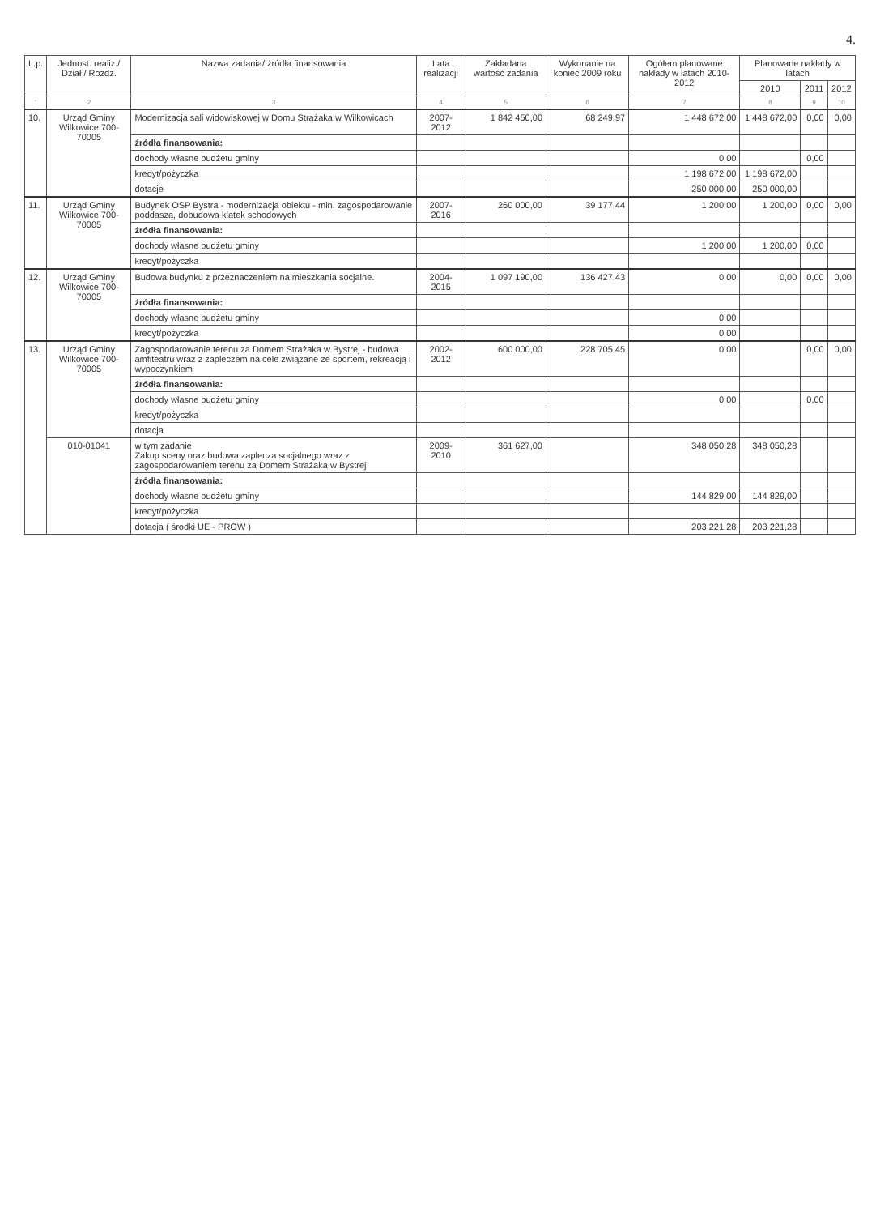4.
| L.p. | Jednost. realiz./ Dział / Rozdz. | Nazwa zadania/ źródła finansowania | Lata realizacji | Zakładana wartość zadania | Wykonanie na koniec 2009 roku | Ogółem planowane nakłady w latach 2010-2012 | Planowane nakłady w latach | | |
| --- | --- | --- | --- | --- | --- | --- | --- | --- | --- |
| | | | | | | | 2010 | 2011 | 2012 |
| 1 | 2 | 3 | 4 | 5 | 6 | 7 | 8 | 9 | 10 |
| 10. | Urząd Gminy Wilkowice 700-70005 | Modernizacja sali widowiskowej w Domu Strażaka w Wilkowicach | 2007-2012 | 1 842 450,00 | 68 249,97 | 1 448 672,00 | 1 448 672,00 | 0,00 | 0,00 |
| | | źródła finansowania: | | | | | | | |
| | | dochody własne budżetu gminy | | | | 0,00 | | 0,00 | |
| | | kredyt/pożyczka | | | | 1 198 672,00 | 1 198 672,00 | | |
| | | dotacje | | | | 250 000,00 | 250 000,00 | | |
| 11. | Urząd Gminy Wilkowice 700-70005 | Budynek OSP Bystra - modernizacja obiektu - min. zagospodarowanie poddasza, dobudowa klatek schodowych | 2007-2016 | 260 000,00 | 39 177,44 | 1 200,00 | 1 200,00 | 0,00 | 0,00 |
| | | źródła finansowania: | | | | | | | |
| | | dochody własne budżetu gminy | | | | 1 200,00 | 1 200,00 | 0,00 | |
| | | kredyt/pożyczka | | | | | | | |
| 12. | Urząd Gminy Wilkowice 700-70005 | Budowa budynku z przeznaczeniem na mieszkania socjalne. | 2004-2015 | 1 097 190,00 | 136 427,43 | 0,00 | 0,00 | 0,00 | 0,00 |
| | | źródła finansowania: | | | | | | | |
| | | dochody własne budżetu gminy | | | | 0,00 | | | |
| | | kredyt/pożyczka | | | | 0,00 | | | |
| 13. | Urząd Gminy Wilkowice 700-70005 | Zagospodarowanie terenu za Domem Strażaka w Bystrej - budowa amfiteatru wraz z zapleczem na cele związane ze sportem, rekreacją i wypoczynkiem | 2002-2012 | 600 000,00 | 228 705,45 | 0,00 | | 0,00 | 0,00 |
| | | źródła finansowania: | | | | | | | |
| | | dochody własne budżetu gminy | | | | 0,00 | | 0,00 | |
| | | kredyt/pożyczka | | | | | | | |
| | | dotacja | | | | | | | |
| | 010-01041 | w tym zadanie Zakup sceny oraz budowa zaplecza socjalnego wraz z zagospodarowaniem terenu za Domem Strażaka w Bystrej | 2009-2010 | 361 627,00 | | 348 050,28 | 348 050,28 | | |
| | | źródła finansowania: | | | | | | | |
| | | dochody własne budżetu gminy | | | | 144 829,00 | 144 829,00 | | |
| | | kredyt/pożyczka | | | | | | | |
| | | dotacja ( środki UE - PROW ) | | | | 203 221,28 | 203 221,28 | | |